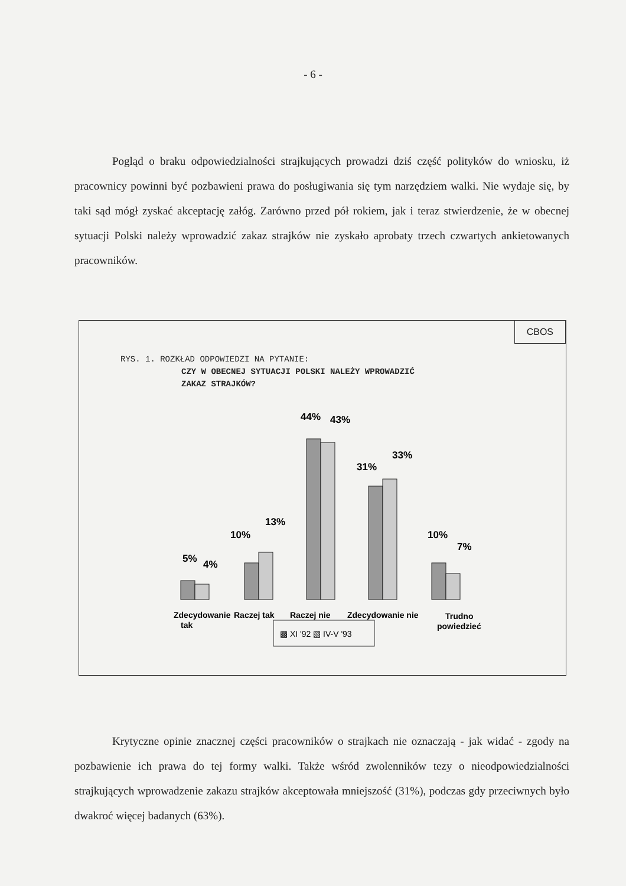- 6 -
Pogląd o braku odpowiedzialności strajkujących prowadzi dziś część polityków do wniosku, iż pracownicy powinni być pozbawieni prawa do posługiwania się tym narzędziem walki. Nie wydaje się, by taki sąd mógł zyskać akceptację załóg. Zarówno przed pół rokiem, jak i teraz stwierdzenie, że w obecnej sytuacji Polski należy wprowadzić zakaz strajków nie zyskało aprobaty trzech czwartych ankietowanych pracowników.
CBOS
RYS. 1. ROZKŁAD ODPOWIEDZI NA PYTANIE:
CZY W OBECNEJ SYTUACJI POLSKI NALEŻY WPROWADZIĆ
ZAKAZ STRAJKÓW?
5%
4%
10%
13%
44%
43%
31%
33%
10%
7%
Zdecydowanie
tak
Raczej tak
Raczej nie
Zdecydowanie nie
Trudno
powiedzieć
▩ XI '92 ▧ IV-V '93
Krytyczne opinie znacznej części pracowników o strajkach nie oznaczają - jak widać - zgody na pozbawienie ich prawa do tej formy walki. Także wśród zwolenników tezy o nieodpowiedzialności strajkujących wprowadzenie zakazu strajków akceptowała mniejszość (31%), podczas gdy przeciwnych było dwakroć więcej badanych (63%).